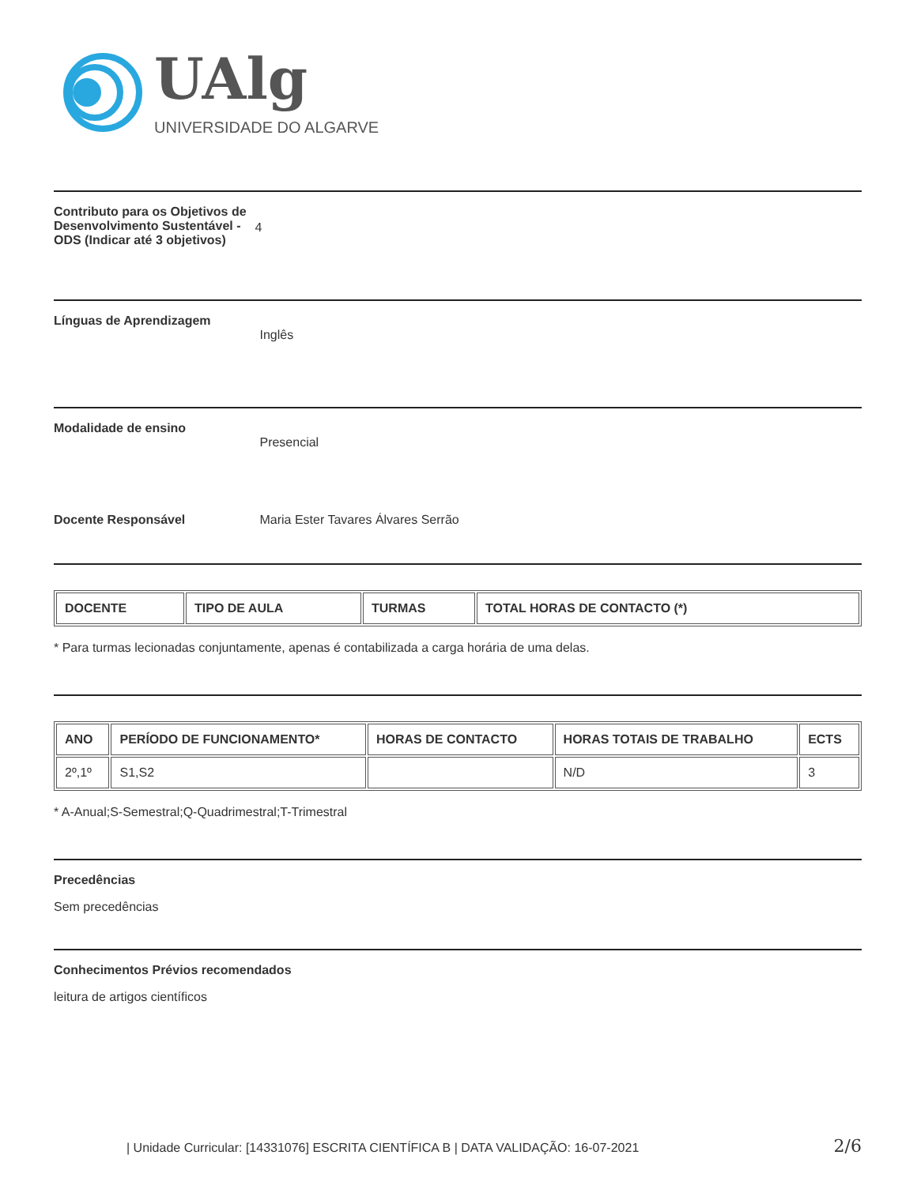UAlg
UNIVERSIDADE DO ALGARVE
Contributo para os Objetivos de Desenvolvimento Sustentável - ODS (Indicar até 3 objetivos) 4
Línguas de Aprendizagem Inglês
Modalidade de ensino Presencial
Docente Responsável Maria Ester Tavares Álvares Serrão
| DOCENTE | TIPO DE AULA | TURMAS | TOTAL HORAS DE CONTACTO (*) |
| --- | --- | --- | --- |
* Para turmas lecionadas conjuntamente, apenas é contabilizada a carga horária de uma delas.
| ANO | PERÍODO DE FUNCIONAMENTO* | HORAS DE CONTACTO | HORAS TOTAIS DE TRABALHO | ECTS |
| --- | --- | --- | --- | --- |
| 2º,1º | S1,S2 | | N/D | 3 |
* A-Anual;S-Semestral;Q-Quadrimestral;T-Trimestral
Precedências
Sem precedências
Conhecimentos Prévios recomendados
leitura de artigos científicos
| Unidade Curricular: [14331076] ESCRITA CIENTÍFICA B | DATA VALIDAÇÃO: 16-07-2021 2/6